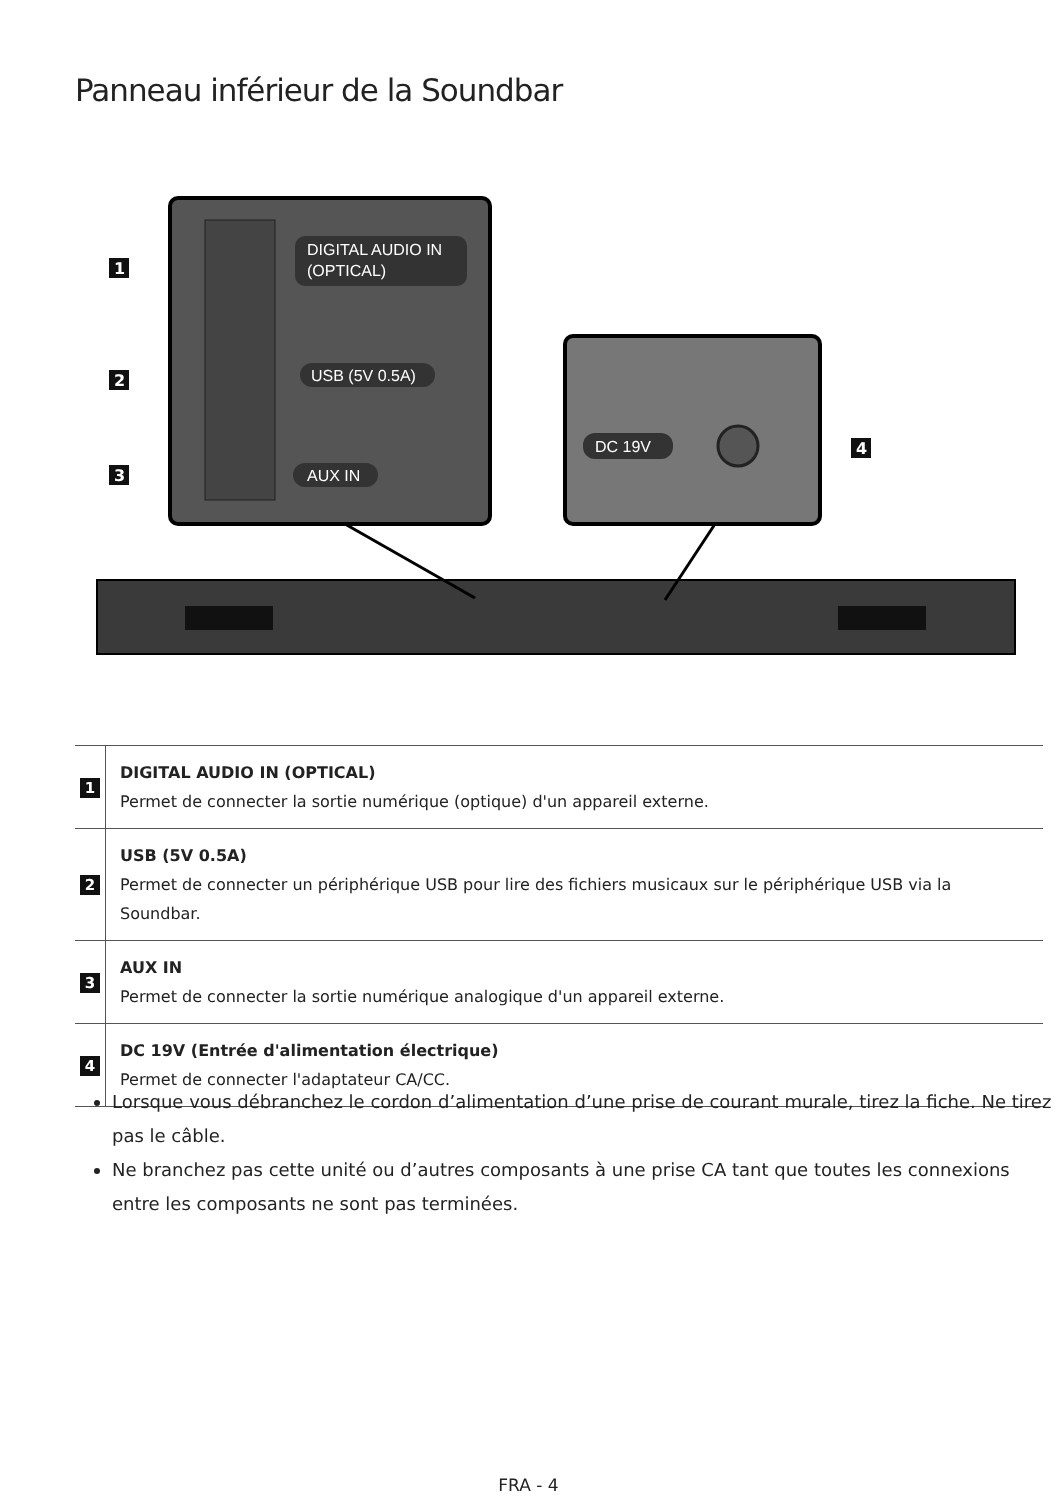Panneau inférieur de la Soundbar
DIGITAL AUDIO IN
(OPTICAL)
USB (5V 0.5A)
AUX IN
DC 19V
1
2
3
4
| 1 | DIGITAL AUDIO IN (OPTICAL) Permet de connecter la sortie numérique (optique) d'un appareil externe. |
| 2 | USB (5V 0.5A) Permet de connecter un périphérique USB pour lire des fichiers musicaux sur le périphérique USB via la Soundbar. |
| 3 | AUX IN Permet de connecter la sortie numérique analogique d'un appareil externe. |
| 4 | DC 19V (Entrée d'alimentation électrique) Permet de connecter l'adaptateur CA/CC. |
Lorsque vous débranchez le cordon d’alimentation d’une prise de courant murale, tirez la fiche. Ne tirez pas le câble.
Ne branchez pas cette unité ou d’autres composants à une prise CA tant que toutes les connexions entre les composants ne sont pas terminées.
FRA - 4